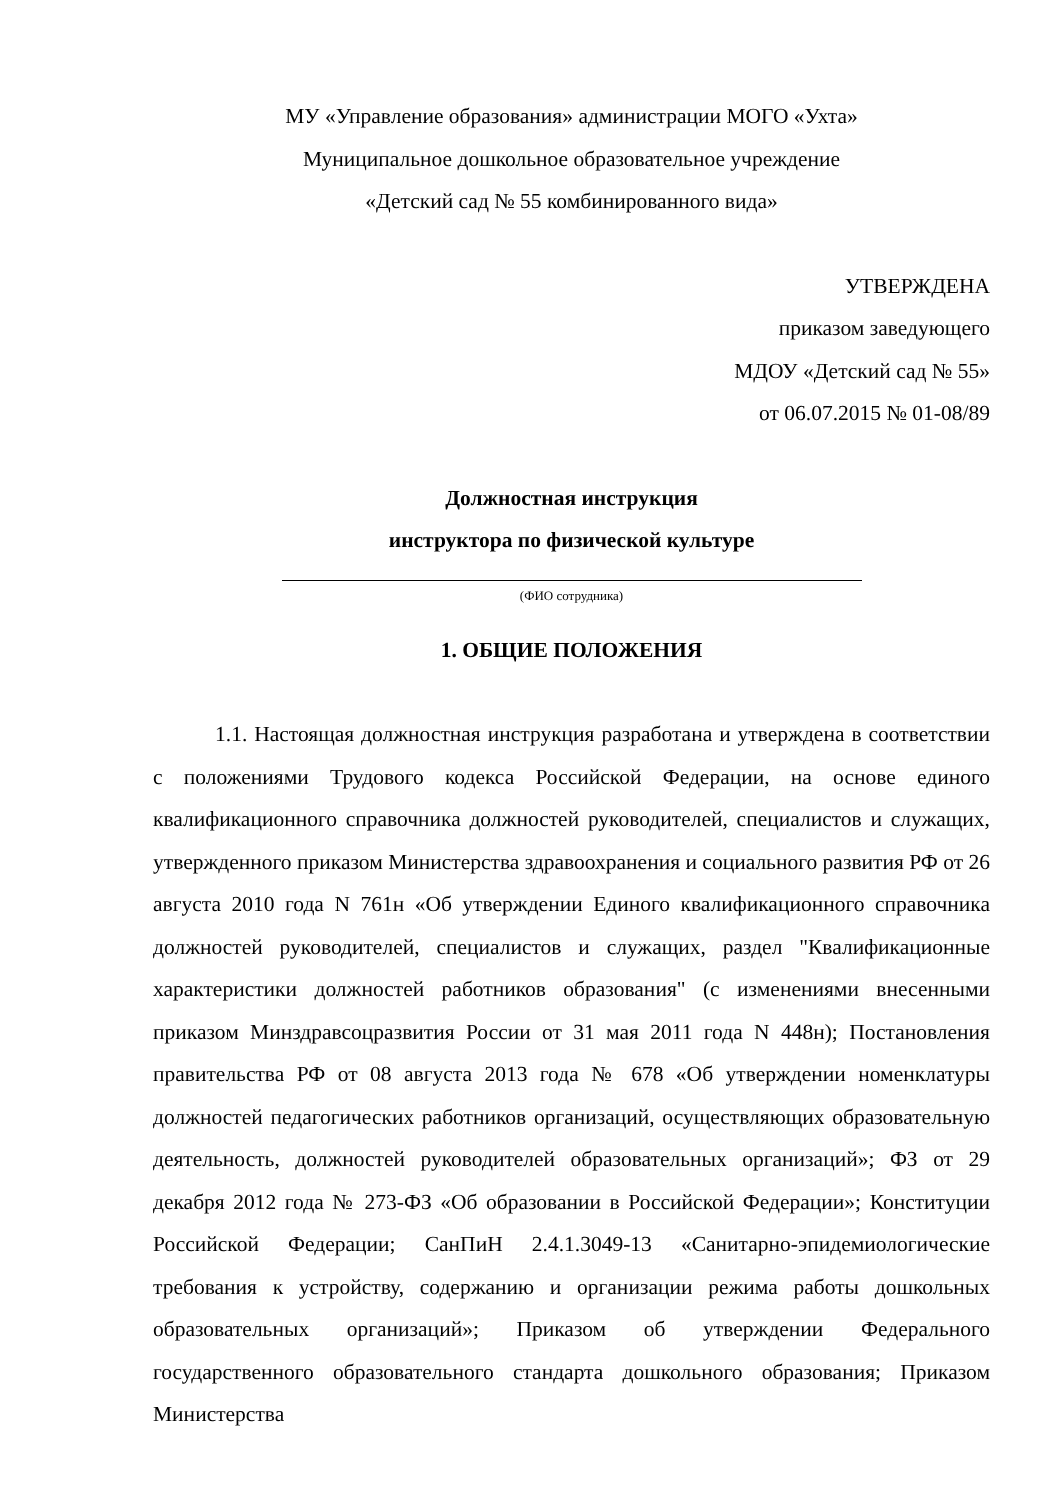МУ «Управление образования» администрации МОГО «Ухта»
Муниципальное дошкольное образовательное учреждение
«Детский сад № 55 комбинированного вида»
УТВЕРЖДЕНА
приказом заведующего
МДОУ «Детский сад № 55»
от 06.07.2015 № 01-08/89
Должностная инструкция
инструктора по физической культуре
(ФИО сотрудника)
1. ОБЩИЕ ПОЛОЖЕНИЯ
1.1. Настоящая должностная инструкция разработана и утверждена в соответствии с положениями Трудового кодекса Российской Федерации, на основе единого квалификационного справочника должностей руководителей, специалистов и служащих, утвержденного приказом Министерства здравоохранения и социального развития РФ от 26 августа 2010 года N 761н «Об утверждении Единого квалификационного справочника должностей руководителей, специалистов и служащих, раздел "Квалификационные характеристики должностей работников образования" (с изменениями внесенными приказом Минздравсоцразвития России от 31 мая 2011 года N 448н); Постановления правительства РФ от 08 августа 2013 года № 678 «Об утверждении номенклатуры должностей педагогических работников организаций, осуществляющих образовательную деятельность, должностей руководителей образовательных организаций»; ФЗ от 29 декабря 2012 года № 273-ФЗ «Об образовании в Российской Федерации»; Конституции Российской Федерации; СанПиН 2.4.1.3049-13 «Санитарно-эпидемиологические требования к устройству, содержанию и организации режима работы дошкольных образовательных организаций»; Приказом об утверждении Федерального государственного образовательного стандарта дошкольного образования; Приказом Министерства